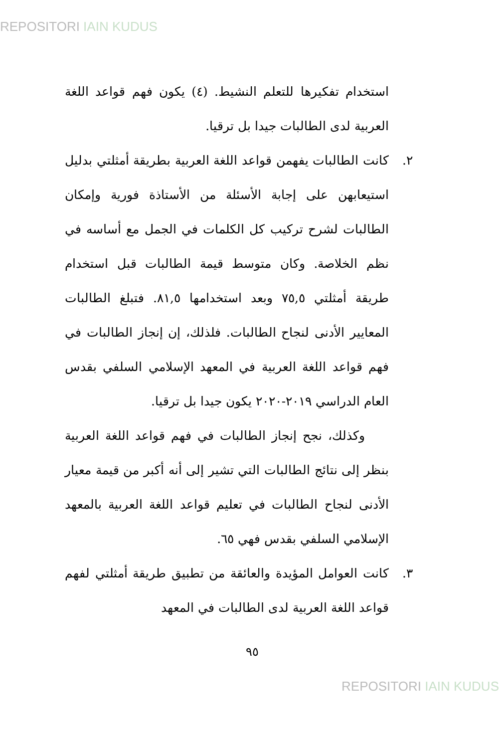REPOSITORI IAIN KUDUS
استخدام تفكيرها للتعلم النشيط. (٤) يكون فهم قواعد اللغة العربية لدى الطالبات جيدا بل ترقيا.
٢. كانت الطالبات يفهمن قواعد اللغة العربية بطريقة أمثلتي بدليل استيعابهن على إجابة الأسئلة من الأستاذة فورية وإمكان الطالبات لشرح تركيب كل الكلمات في الجمل مع أساسه في نظم الخلاصة. وكان متوسط قيمة الطالبات قبل استخدام طريقة أمثلتي ٧٥,٥ وبعد استخدامها ٨١,٥. فتبلغ الطالبات المعايير الأدنى لنجاح الطالبات. فلذلك، إن إنجاز الطالبات في فهم قواعد اللغة العربية في المعهد الإسلامي السلفي بقدس العام الدراسي ٢٠١٩-٢٠٢٠ يكون جيدا بل ترقيا.
وكذلك، نجح إنجاز الطالبات في فهم قواعد اللغة العربية بنظر إلى نتائج الطالبات التي تشير إلى أنه أكبر من قيمة معيار الأدنى لنجاح الطالبات في تعليم قواعد اللغة العربية بالمعهد الإسلامي السلفي بقدس فهي ٦٥.
٣. كانت العوامل المؤيدة والعائقة من تطبيق طريقة أمثلتي لفهم قواعد اللغة العربية لدى الطالبات في المعهد
٩٥
REPOSITORI IAIN KUDUS